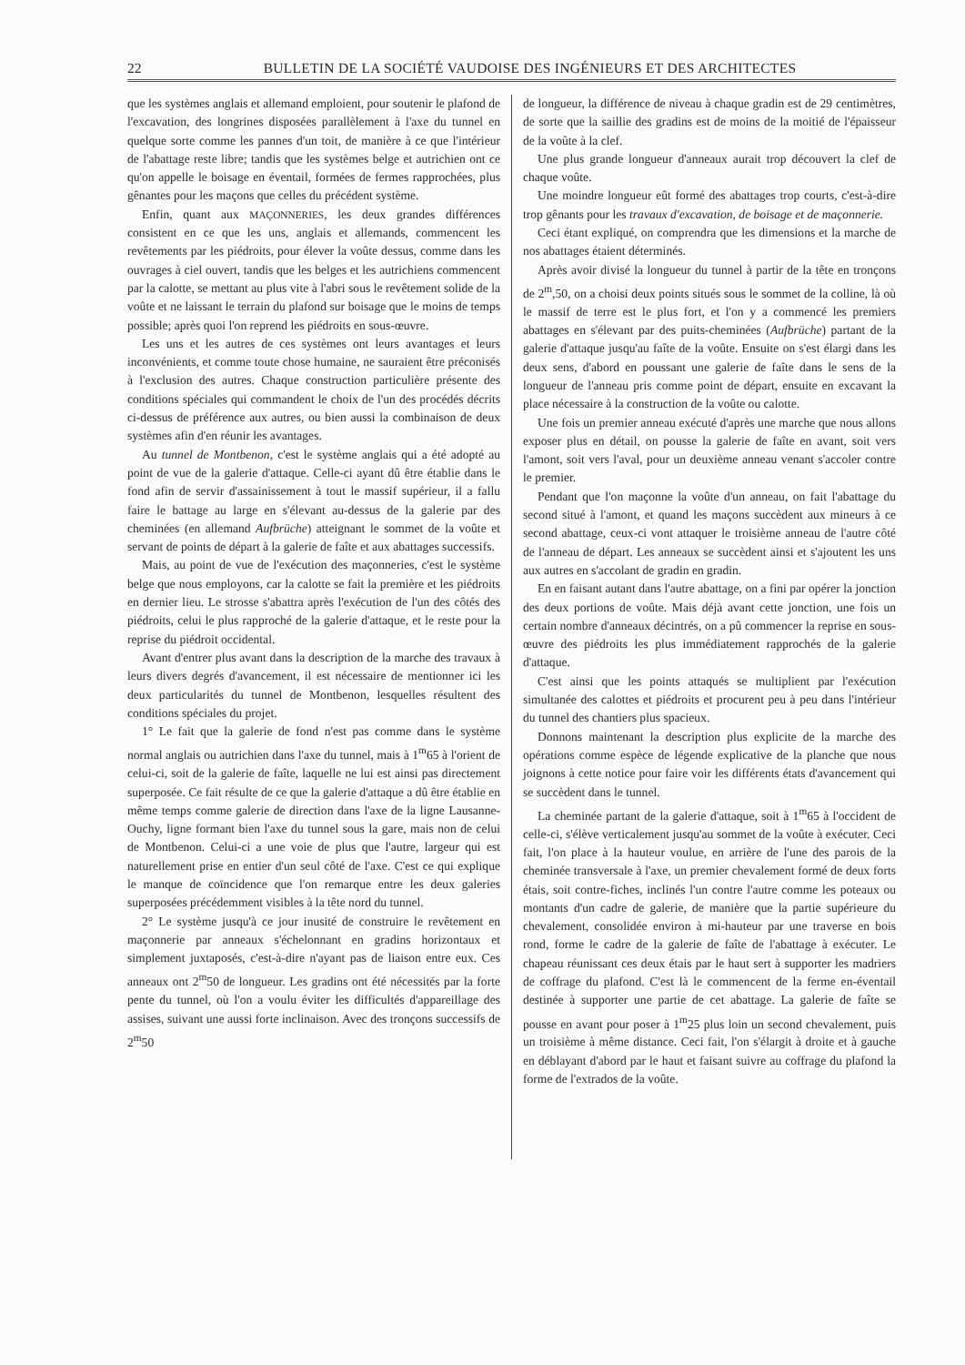22 BULLETIN DE LA SOCIÉTÉ VAUDOISE DES INGÉNIEURS ET DES ARCHITECTES
que les systèmes anglais et allemand emploient, pour soutenir le plafond de l'excavation, des longrines disposées parallèlement à l'axe du tunnel en quelque sorte comme les pannes d'un toit, de manière à ce que l'intérieur de l'abattage reste libre; tandis que les systèmes belge et autrichien ont ce qu'on appelle le boisage en éventail, formées de fermes rapprochées, plus gênantes pour les maçons que celles du précédent système.
Enfin, quant aux MAÇONNERIES, les deux grandes différences consistent en ce que les uns, anglais et allemands, commencent les revêtements par les piédroits, pour élever la voûte dessus, comme dans les ouvrages à ciel ouvert, tandis que les belges et les autrichiens commencent par la calotte, se mettant au plus vite à l'abri sous le revêtement solide de la voûte et ne laissant le terrain du plafond sur boisage que le moins de temps possible; après quoi l'on reprend les piédroits en sous-œuvre.
Les uns et les autres de ces systèmes ont leurs avantages et leurs inconvénients, et comme toute chose humaine, ne sauraient être préconisés à l'exclusion des autres. Chaque construction particulière présente des conditions spéciales qui commandent le choix de l'un des procédés décrits ci-dessus de préférence aux autres, ou bien aussi la combinaison de deux systèmes afin d'en réunir les avantages.
Au tunnel de Montbenon, c'est le système anglais qui a été adopté au point de vue de la galerie d'attaque. Celle-ci ayant dû être établie dans le fond afin de servir d'assainissement à tout le massif supérieur, il a fallu faire le battage au large en s'élevant au-dessus de la galerie par des cheminées (en allemand Aufbrüche) atteignant le sommet de la voûte et servant de points de départ à la galerie de faîte et aux abattages successifs.
Mais, au point de vue de l'exécution des maçonneries, c'est le système belge que nous employons, car la calotte se fait la première et les piédroits en dernier lieu. Le strosse s'abattra après l'exécution de l'un des côtés des piédroits, celui le plus rapproché de la galerie d'attaque, et le reste pour la reprise du piédroit occidental.
Avant d'entrer plus avant dans la description de la marche des travaux à leurs divers degrés d'avancement, il est nécessaire de mentionner ici les deux particularités du tunnel de Montbenon, lesquelles résultent des conditions spéciales du projet.
1° Le fait que la galerie de fond n'est pas comme dans le système normal anglais ou autrichien dans l'axe du tunnel, mais à 1<sup>m</sup>65 à l'orient de celui-ci, soit de la galerie de faîte, laquelle ne lui est ainsi pas directement superposée. Ce fait résulte de ce que la galerie d'attaque a dû être établie en même temps comme galerie de direction dans l'axe de la ligne Lausanne-Ouchy, ligne formant bien l'axe du tunnel sous la gare, mais non de celui de Montbenon. Celui-ci a une voie de plus que l'autre, largeur qui est naturellement prise en entier d'un seul côté de l'axe. C'est ce qui explique le manque de coïncidence que l'on remarque entre les deux galeries superposées précédemment visibles à la tête nord du tunnel.
2° Le système jusqu'à ce jour inusité de construire le revêtement en maçonnerie par anneaux s'échelonnant en gradins horizontaux et simplement juxtaposés, c'est-à-dire n'ayant pas de liaison entre eux. Ces anneaux ont 2<sup>m</sup>50 de longueur. Les gradins ont été nécessités par la forte pente du tunnel, où l'on a voulu éviter les difficultés d'appareillage des assises, suivant une aussi forte inclinaison. Avec des tronçons successifs de 2<sup>m</sup>50
de longueur, la différence de niveau à chaque gradin est de 29 centimètres, de sorte que la saillie des gradins est de moins de la moitié de l'épaisseur de la voûte à la clef.
Une plus grande longueur d'anneaux aurait trop découvert la clef de chaque voûte.
Une moindre longueur eût formé des abattages trop courts, c'est-à-dire trop gênants pour les travaux d'excavation, de boisage et de maçonnerie.
Ceci étant expliqué, on comprendra que les dimensions et la marche de nos abattages étaient déterminés.
Après avoir divisé la longueur du tunnel à partir de la tête en tronçons de 2<sup>m</sup>,50, on a choisi deux points situés sous le sommet de la colline, là où le massif de terre est le plus fort, et l'on y a commencé les premiers abattages en s'élevant par des puits-cheminées (Aufbrüche) partant de la galerie d'attaque jusqu'au faîte de la voûte. Ensuite on s'est élargi dans les deux sens, d'abord en poussant une galerie de faîte dans le sens de la longueur de l'anneau pris comme point de départ, ensuite en excavant la place nécessaire à la construction de la voûte ou calotte.
Une fois un premier anneau exécuté d'après une marche que nous allons exposer plus en détail, on pousse la galerie de faîte en avant, soit vers l'amont, soit vers l'aval, pour un deuxième anneau venant s'accoler contre le premier.
Pendant que l'on maçonne la voûte d'un anneau, on fait l'abattage du second situé à l'amont, et quand les maçons succèdent aux mineurs à ce second abattage, ceux-ci vont attaquer le troisième anneau de l'autre côté de l'anneau de départ. Les anneaux se succèdent ainsi et s'ajoutent les uns aux autres en s'accolant de gradin en gradin.
En en faisant autant dans l'autre abattage, on a fini par opérer la jonction des deux portions de voûte. Mais déjà avant cette jonction, une fois un certain nombre d'anneaux décintrés, on a pû commencer la reprise en sous-œuvre des piédroits les plus immédiatement rapprochés de la galerie d'attaque.
C'est ainsi que les points attaqués se multiplient par l'exécution simultanée des calottes et piédroits et procurent peu à peu dans l'intérieur du tunnel des chantiers plus spacieux.
Donnons maintenant la description plus explicite de la marche des opérations comme espèce de légende explicative de la planche que nous joignons à cette notice pour faire voir les différents états d'avancement qui se succèdent dans le tunnel.
La cheminée partant de la galerie d'attaque, soit à 1<sup>m</sup>65 à l'occident de celle-ci, s'élève verticalement jusqu'au sommet de la voûte à exécuter. Ceci fait, l'on place à la hauteur voulue, en arrière de l'une des parois de la cheminée transversale à l'axe, un premier chevalement formé de deux forts étais, soit contre-fiches, inclinés l'un contre l'autre comme les poteaux ou montants d'un cadre de galerie, de manière que la partie supérieure du chevalement, consolidée environ à mi-hauteur par une traverse en bois rond, forme le cadre de la galerie de faîte de l'abattage à exécuter. Le chapeau réunissant ces deux étais par le haut sert à supporter les madriers de coffrage du plafond. C'est là le commencent de la ferme en-éventail destinée à supporter une partie de cet abattage. La galerie de faîte se pousse en avant pour poser à 1<sup>m</sup>25 plus loin un second chevalement, puis un troisième à même distance. Ceci fait, l'on s'élargit à droite et à gauche en déblayant d'abord par le haut et faisant suivre au coffrage du plafond la forme de l'extrados de la voûte.